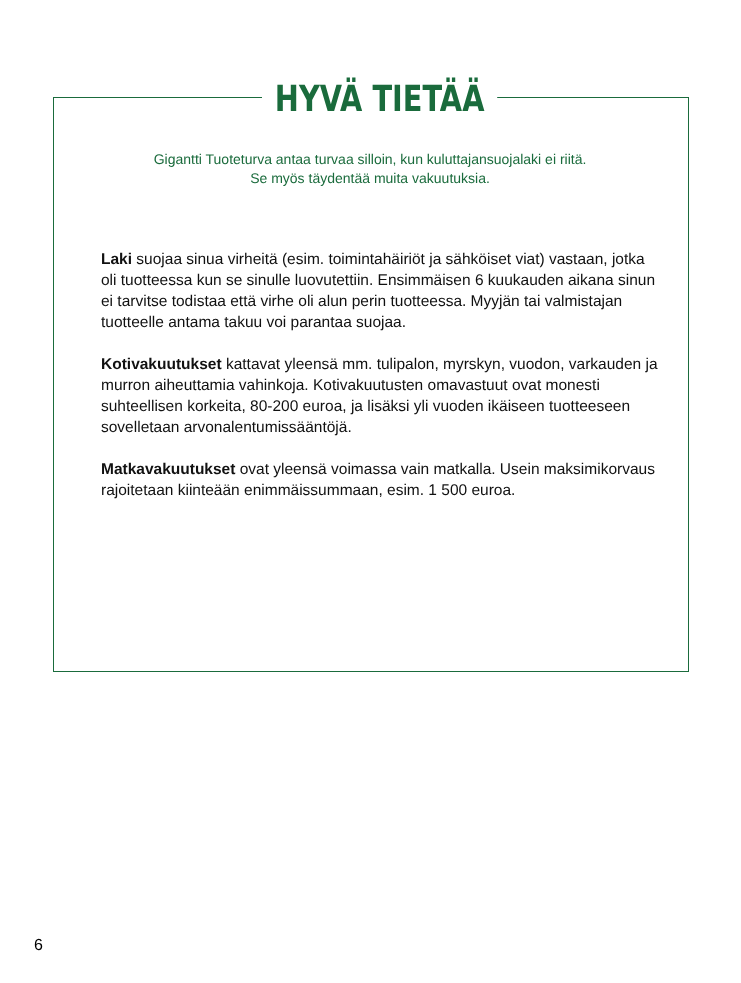HYVÄ TIETÄÄ
Gigantti Tuoteturva antaa turvaa silloin, kun kuluttajansuojalaki ei riitä.
Se myös täydentää muita vakuutuksia.
Laki suojaa sinua virheitä (esim. toimintahäiriöt ja sähköiset viat) vastaan, jotka oli tuotteessa kun se sinulle luovutettiin. Ensimmäisen 6 kuukauden aikana sinun ei tarvitse todistaa että virhe oli alun perin tuotteessa. Myyjän tai valmistajan tuotteelle antama takuu voi parantaa suojaa.
Kotivakuutukset kattavat yleensä mm. tulipalon, myrskyn, vuodon, varkauden ja murron aiheuttamia vahinkoja. Kotivakuutusten omavastuut ovat monesti suhteellisen korkeita, 80-200 euroa, ja lisäksi yli vuoden ikäiseen tuotteeseen sovelletaan arvonalentumissääntöjä.
Matkavakuutukset ovat yleensä voimassa vain matkalla. Usein maksimikorvaus rajoitetaan kiinteään enimmäissummaan, esim. 1 500 euroa.
6